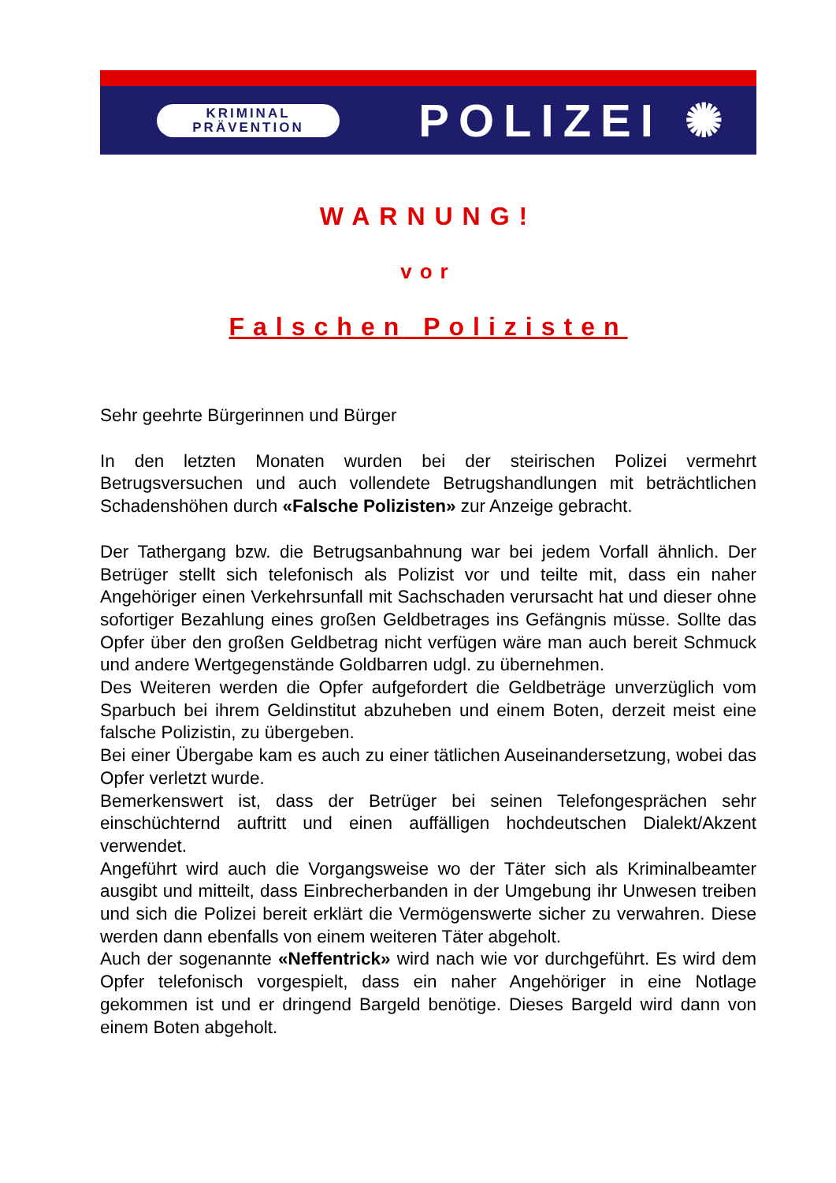KRIMINAL
PRÄVENTION
POLIZEI ✺
WARNUNG!
vor
Falschen Polizisten
Sehr geehrte Bürgerinnen und Bürger
In den letzten Monaten wurden bei der steirischen Polizei vermehrt Betrugsversuchen und auch vollendete Betrugshandlungen mit beträchtlichen Schadenshöhen durch «Falsche Polizisten» zur Anzeige gebracht.
Der Tathergang bzw. die Betrugsanbahnung war bei jedem Vorfall ähnlich. Der Betrüger stellt sich telefonisch als Polizist vor und teilte mit, dass ein naher Angehöriger einen Verkehrsunfall mit Sachschaden verursacht hat und dieser ohne sofortiger Bezahlung eines großen Geldbetrages ins Gefängnis müsse. Sollte das Opfer über den großen Geldbetrag nicht verfügen wäre man auch bereit Schmuck und andere Wertgegenstände Goldbarren udgl. zu übernehmen.
Des Weiteren werden die Opfer aufgefordert die Geldbeträge unverzüglich vom Sparbuch bei ihrem Geldinstitut abzuheben und einem Boten, derzeit meist eine falsche Polizistin, zu übergeben.
Bei einer Übergabe kam es auch zu einer tätlichen Auseinandersetzung, wobei das Opfer verletzt wurde.
Bemerkenswert ist, dass der Betrüger bei seinen Telefongesprächen sehr einschüchternd auftritt und einen auffälligen hochdeutschen Dialekt/Akzent verwendet.
Angeführt wird auch die Vorgangsweise wo der Täter sich als Kriminalbeamter ausgibt und mitteilt, dass Einbrecherbanden in der Umgebung ihr Unwesen treiben und sich die Polizei bereit erklärt die Vermögenswerte sicher zu verwahren. Diese werden dann ebenfalls von einem weiteren Täter abgeholt.
Auch der sogenannte «Neffentrick» wird nach wie vor durchgeführt. Es wird dem Opfer telefonisch vorgespielt, dass ein naher Angehöriger in eine Notlage gekommen ist und er dringend Bargeld benötige. Dieses Bargeld wird dann von einem Boten abgeholt.